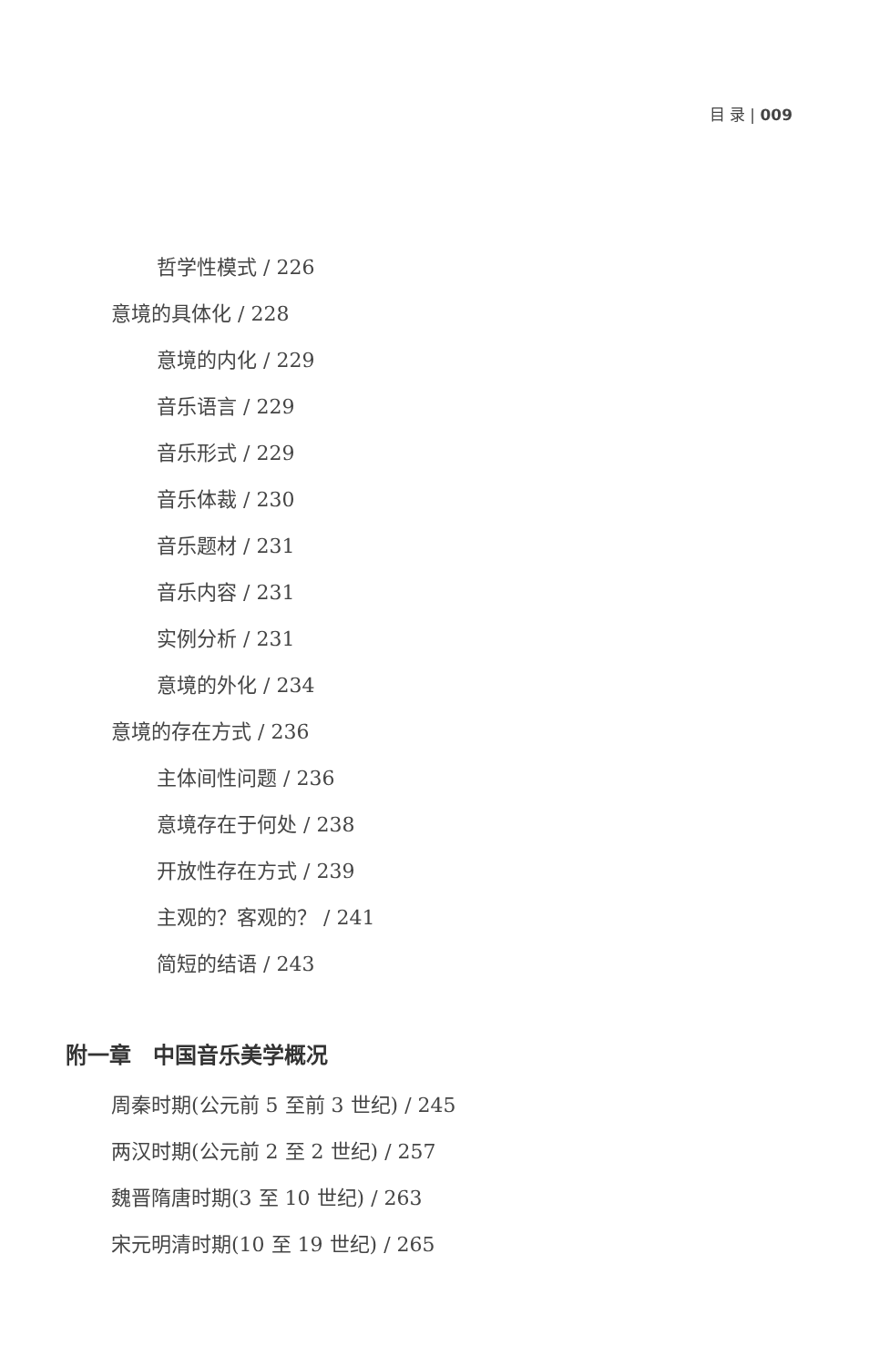目 录 | 009
哲学性模式 / 226
意境的具体化 / 228
意境的内化 / 229
音乐语言 / 229
音乐形式 / 229
音乐体裁 / 230
音乐题材 / 231
音乐内容 / 231
实例分析 / 231
意境的外化 / 234
意境的存在方式 / 236
主体间性问题 / 236
意境存在于何处 / 238
开放性存在方式 / 239
主观的？客观的？ / 241
简短的结语 / 243
附一章　中国音乐美学概况
周秦时期(公元前 5 至前 3 世纪) / 245
两汉时期(公元前 2 至 2 世纪) / 257
魏晋隋唐时期(3 至 10 世纪) / 263
宋元明清时期(10 至 19 世纪) / 265